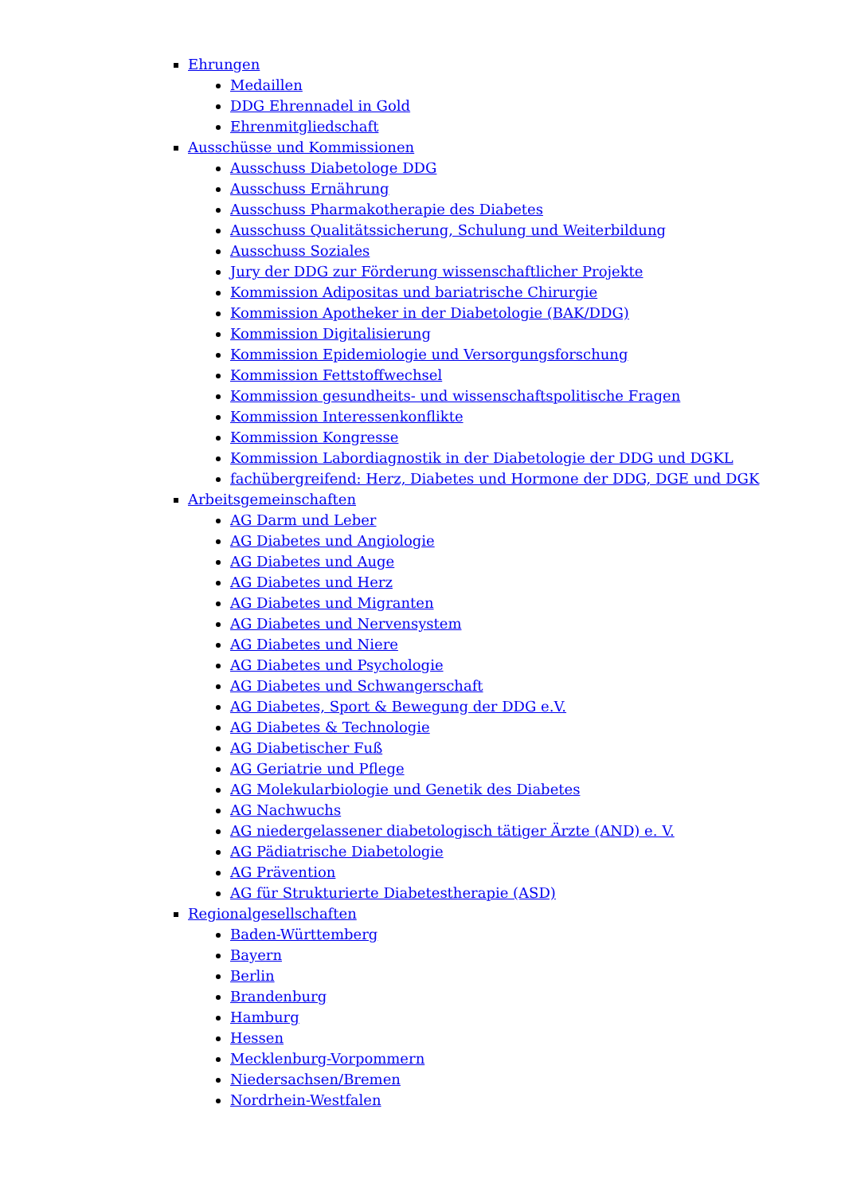Ehrungen
Medaillen
DDG Ehrennadel in Gold
Ehrenmitgliedschaft
Ausschüsse und Kommissionen
Ausschuss Diabetologe DDG
Ausschuss Ernährung
Ausschuss Pharmakotherapie des Diabetes
Ausschuss Qualitätssicherung, Schulung und Weiterbildung
Ausschuss Soziales
Jury der DDG zur Förderung wissenschaftlicher Projekte
Kommission Adipositas und bariatrische Chirurgie
Kommission Apotheker in der Diabetologie (BAK/DDG)
Kommission Digitalisierung
Kommission Epidemiologie und Versorgungsforschung
Kommission Fettstoffwechsel
Kommission gesundheits- und wissenschaftspolitische Fragen
Kommission Interessenkonflikte
Kommission Kongresse
Kommission Labordiagnostik in der Diabetologie der DDG und DGKL
fachübergreifend: Herz, Diabetes und Hormone der DDG, DGE und DGK
Arbeitsgemeinschaften
AG Darm und Leber
AG Diabetes und Angiologie
AG Diabetes und Auge
AG Diabetes und Herz
AG Diabetes und Migranten
AG Diabetes und Nervensystem
AG Diabetes und Niere
AG Diabetes und Psychologie
AG Diabetes und Schwangerschaft
AG Diabetes, Sport & Bewegung der DDG e.V.
AG Diabetes & Technologie
AG Diabetischer Fuß
AG Geriatrie und Pflege
AG Molekularbiologie und Genetik des Diabetes
AG Nachwuchs
AG niedergelassener diabetologisch tätiger Ärzte (AND) e. V.
AG Pädiatrische Diabetologie
AG Prävention
AG für Strukturierte Diabetestherapie (ASD)
Regionalgesellschaften
Baden-Württemberg
Bayern
Berlin
Brandenburg
Hamburg
Hessen
Mecklenburg-Vorpommern
Niedersachsen/Bremen
Nordrhein-Westfalen